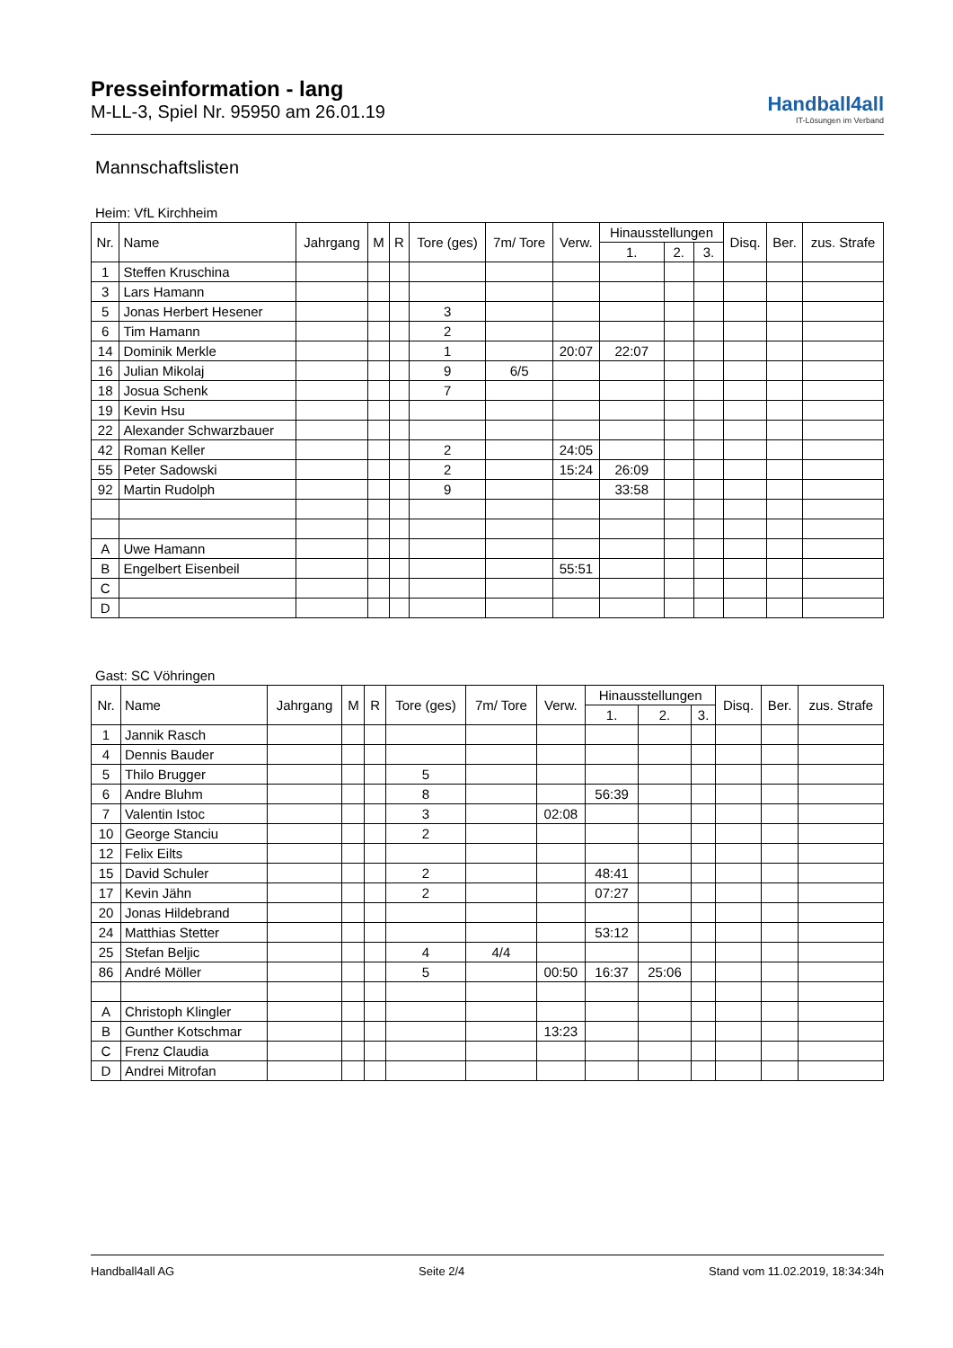Presseinformation - lang
M-LL-3, Spiel Nr. 95950 am 26.01.19
Handball4all
IT-Lösungen im Verband
Mannschaftslisten
Heim: VfL Kirchheim
| Nr. | Name | Jahrgang | M | R | Tore (ges) | 7m/ Tore | Verw. | Hinausstellungen | | | Disq. | Ber. | zus. Strafe |
| --- | --- | --- | --- | --- | --- | --- | --- | --- | --- | --- | --- | --- | --- |
| | | | | | | | | 1. | 2. | 3. | | | |
| 1 | Steffen Kruschina | | | | | | | | | | | | |
| 3 | Lars Hamann | | | | | | | | | | | | |
| 5 | Jonas Herbert Hesener | | | | 3 | | | | | | | | |
| 6 | Tim Hamann | | | | 2 | | | | | | | | |
| 14 | Dominik Merkle | | | | 1 | | 20:07 | 22:07 | | | | | |
| 16 | Julian Mikolaj | | | | 9 | 6/5 | | | | | | | |
| 18 | Josua Schenk | | | | 7 | | | | | | | | |
| 19 | Kevin Hsu | | | | | | | | | | | | |
| 22 | Alexander Schwarzbauer | | | | | | | | | | | | |
| 42 | Roman Keller | | | | 2 | | 24:05 | | | | | | |
| 55 | Peter Sadowski | | | | 2 | | 15:24 | 26:09 | | | | | |
| 92 | Martin Rudolph | | | | 9 | | | 33:58 | | | | | |
| A | Uwe Hamann | | | | | | | | | | | | |
| B | Engelbert Eisenbeil | | | | | | 55:51 | | | | | | |
| C | | | | | | | | | | | | | |
| D | | | | | | | | | | | | | |
Gast: SC Vöhringen
| Nr. | Name | Jahrgang | M | R | Tore (ges) | 7m/ Tore | Verw. | Hinausstellungen | | | Disq. | Ber. | zus. Strafe |
| --- | --- | --- | --- | --- | --- | --- | --- | --- | --- | --- | --- | --- | --- |
| | | | | | | | | 1. | 2. | 3. | | | |
| 1 | Jannik Rasch | | | | | | | | | | | | |
| 4 | Dennis Bauder | | | | | | | | | | | | |
| 5 | Thilo Brugger | | | | 5 | | | | | | | | |
| 6 | Andre Bluhm | | | | 8 | | | 56:39 | | | | | |
| 7 | Valentin Istoc | | | | 3 | | 02:08 | | | | | | |
| 10 | George Stanciu | | | | 2 | | | | | | | | |
| 12 | Felix Eilts | | | | | | | | | | | | |
| 15 | David Schuler | | | | 2 | | | 48:41 | | | | | |
| 17 | Kevin Jähn | | | | 2 | | | 07:27 | | | | | |
| 20 | Jonas Hildebrand | | | | | | | | | | | | |
| 24 | Matthias Stetter | | | | | | | 53:12 | | | | | |
| 25 | Stefan Beljic | | | | 4 | 4/4 | | | | | | | |
| 86 | André Möller | | | | 5 | | 00:50 | 16:37 | 25:06 | | | | |
| A | Christoph Klingler | | | | | | | | | | | | |
| B | Gunther Kotschmar | | | | | | 13:23 | | | | | | |
| C | Frenz Claudia | | | | | | | | | | | | |
| D | Andrei Mitrofan | | | | | | | | | | | | |
Handball4all AG Seite 2/4 Stand vom 11.02.2019, 18:34:34h